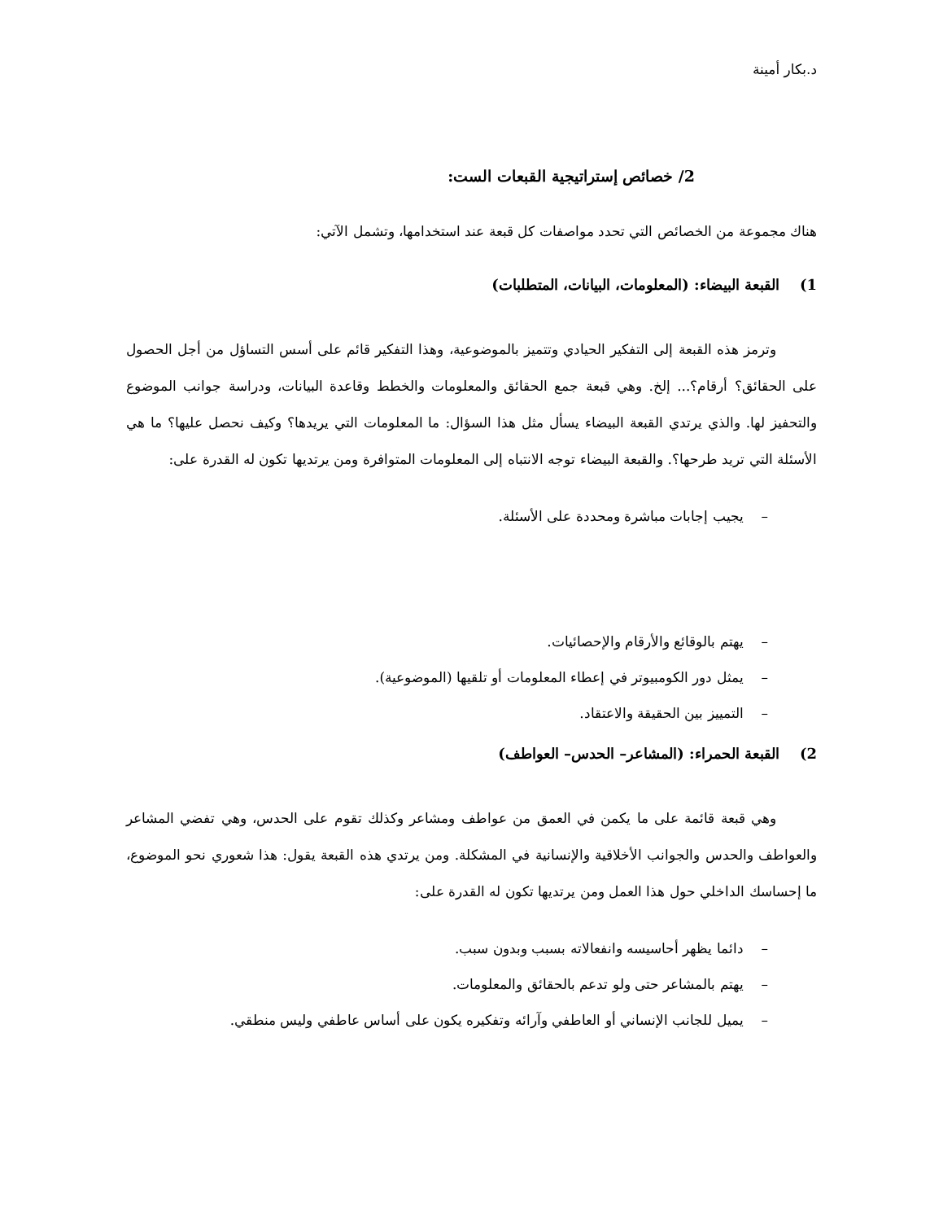د.بكار أمينة
2/ خصائص إستراتيجية القبعات الست:
هناك مجموعة من الخصائص التي تحدد مواصفات كل قبعة عند استخدامها، وتشمل الآتي:
1) القبعة البيضاء: (المعلومات، البيانات، المتطلبات)
وترمز هذه القبعة إلى التفكير الحيادي وتتميز بالموضوعية، وهذا التفكير قائم على أسس التساؤل من أجل الحصول على الحقائق؟ أرقام؟... إلخ. وهي قبعة جمع الحقائق والمعلومات والخطط وقاعدة البيانات، ودراسة جوانب الموضوع والتحفيز لها. والذي يرتدي القبعة البيضاء يسأل مثل هذا السؤال: ما المعلومات التي يريدها؟ وكيف نحصل عليها؟ ما هي الأسئلة التي تريد طرحها؟. والقبعة البيضاء توجه الانتباه إلى المعلومات المتوافرة ومن يرتديها تكون له القدرة على:
– يجيب إجابات مباشرة ومحددة على الأسئلة.
– يهتم بالوقائع والأرقام والإحصائيات.
– يمثل دور الكومبيوتر في إعطاء المعلومات أو تلقيها (الموضوعية).
– التمييز بين الحقيقة والاعتقاد.
2) القبعة الحمراء: (المشاعر– الحدس– العواطف)
وهي قبعة قائمة على ما يكمن في العمق من عواطف ومشاعر وكذلك تقوم على الحدس، وهي تفضي المشاعر والعواطف والحدس والجوانب الأخلاقية والإنسانية في المشكلة. ومن يرتدي هذه القبعة يقول: هذا شعوري نحو الموضوع، ما إحساسك الداخلي حول هذا العمل ومن يرتديها تكون له القدرة على:
– دائما يظهر أحاسيسه وانفعالاته بسبب وبدون سبب.
– يهتم بالمشاعر حتى ولو تدعم بالحقائق والمعلومات.
– يميل للجانب الإنساني أو العاطفي وآرائه وتفكيره يكون على أساس عاطفي وليس منطقي.